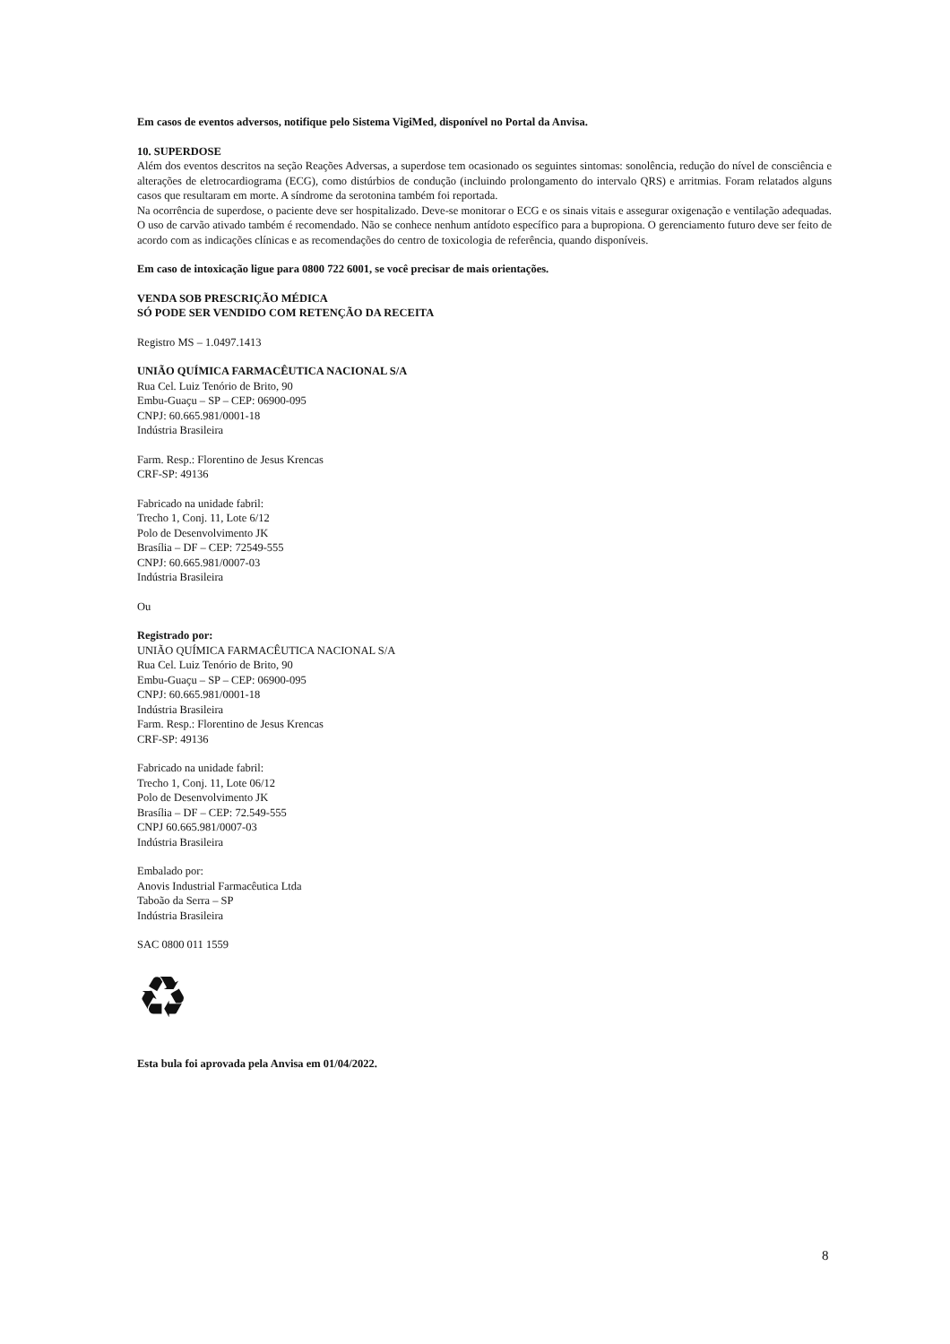Em casos de eventos adversos, notifique pelo Sistema VigiMed, disponível no Portal da Anvisa.
10. SUPERDOSE
Além dos eventos descritos na seção Reações Adversas, a superdose tem ocasionado os seguintes sintomas: sonolência, redução do nível de consciência e alterações de eletrocardiograma (ECG), como distúrbios de condução (incluindo prolongamento do intervalo QRS) e arritmias. Foram relatados alguns casos que resultaram em morte. A síndrome da serotonina também foi reportada.
Na ocorrência de superdose, o paciente deve ser hospitalizado. Deve-se monitorar o ECG e os sinais vitais e assegurar oxigenação e ventilação adequadas. O uso de carvão ativado também é recomendado. Não se conhece nenhum antídoto específico para a bupropiona. O gerenciamento futuro deve ser feito de acordo com as indicações clínicas e as recomendações do centro de toxicologia de referência, quando disponíveis.
Em caso de intoxicação ligue para 0800 722 6001, se você precisar de mais orientações.
VENDA SOB PRESCRIÇÃO MÉDICA
SÓ PODE SER VENDIDO COM RETENÇÃO DA RECEITA
Registro MS – 1.0497.1413
UNIÃO QUÍMICA FARMACÊUTICA NACIONAL S/A
Rua Cel. Luiz Tenório de Brito, 90
Embu-Guaçu – SP – CEP: 06900-095
CNPJ: 60.665.981/0001-18
Indústria Brasileira
Farm. Resp.: Florentino de Jesus Krencas
CRF-SP: 49136
Fabricado na unidade fabril:
Trecho 1, Conj. 11, Lote 6/12
Polo de Desenvolvimento JK
Brasília – DF – CEP: 72549-555
CNPJ: 60.665.981/0007-03
Indústria Brasileira
Ou
Registrado por:
UNIÃO QUÍMICA FARMACÊUTICA NACIONAL S/A
Rua Cel. Luiz Tenório de Brito, 90
Embu-Guaçu – SP – CEP: 06900-095
CNPJ: 60.665.981/0001-18
Indústria Brasileira
Farm. Resp.: Florentino de Jesus Krencas
CRF-SP: 49136
Fabricado na unidade fabril:
Trecho 1, Conj. 11, Lote 06/12
Polo de Desenvolvimento JK
Brasília – DF – CEP: 72.549-555
CNPJ 60.665.981/0007-03
Indústria Brasileira
Embalado por:
Anovis Industrial Farmacêutica Ltda
Taboão da Serra – SP
Indústria Brasileira
SAC 0800 011 1559
♻
Esta bula foi aprovada pela Anvisa em 01/04/2022.
8